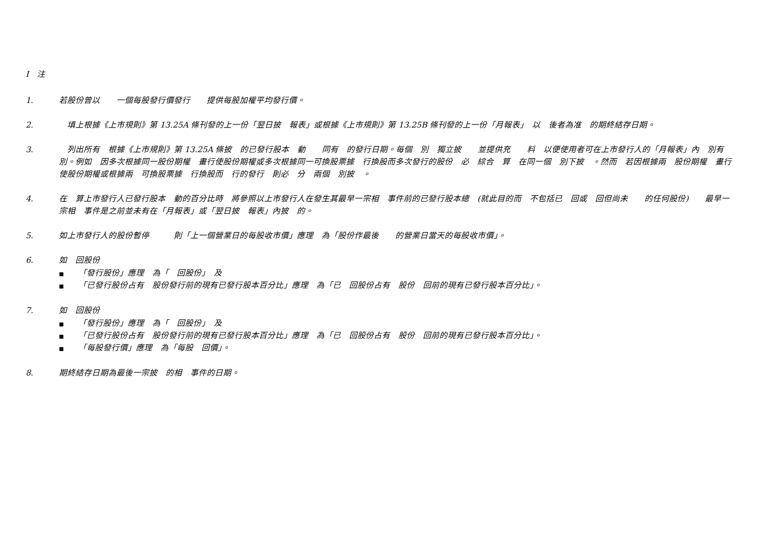I　注
1. 若股份曾以　　一個每股發行價發行　　提供每股加權平均發行價。
2. 　填上根據《上市規則》第 13.25A 條刊發的上一份「翌日披　報表」或根據《上市規則》第 13.25B 條刊發的上一份「月報表」　以　後者為准　的期終結存日期。
3. 　列出所有　根據《上市規則》第 13.25A 條披　的已發行股本　動　　同有　的發行日期。每個　別　獨立披　　並提供充　　料　以便使用者可在上市發行人的「月報表」內　別有　　別。例如　因多次根據同一股份期權　畫行使股份期權或多次根據同一可換股票據　行換股而多次發行的股份　必　綜合　算　在同一個　別下披　。然而　若因根據兩　股份期權　畫行使股份期權或根據兩　可換股票據　行換股而　行的發行　則必　分　兩個　別披　。
4. 在　算上市發行人已發行股本　動的百分比時　將參照以上市發行人在發生其最早一宗相　事件前的已發行股本總　(就此目的而　不包括已　回或　回但尚未　　的任何股份)　　最早一宗相　事件是之前並未有在「月報表」或「翌日披　報表」內披　的。
5. 如上市發行人的股份暫停　　　則「上一個營業日的每股收市價」應理　為「股份作最後　　的營業日當天的每股收市價」。
6. 如　回股份
■ 「發行股份」應理　為「　回股份」　及
■ 「已發行股份占有　股份發行前的現有已發行股本百分比」應理　為「已　回股份占有　股份　回前的現有已發行股本百分比」。
7. 如　回股份
■ 「發行股份」應理　為「　回股份」　及
■ 「已發行股份占有　股份發行前的現有已發行股本百分比」應理　為「已　回股份占有　股份　回前的現有已發行股本百分比」。
■ 「每股發行價」應理　為「每股　回價」。
8. 期終結存日期為最後一宗披　的相　事件的日期。